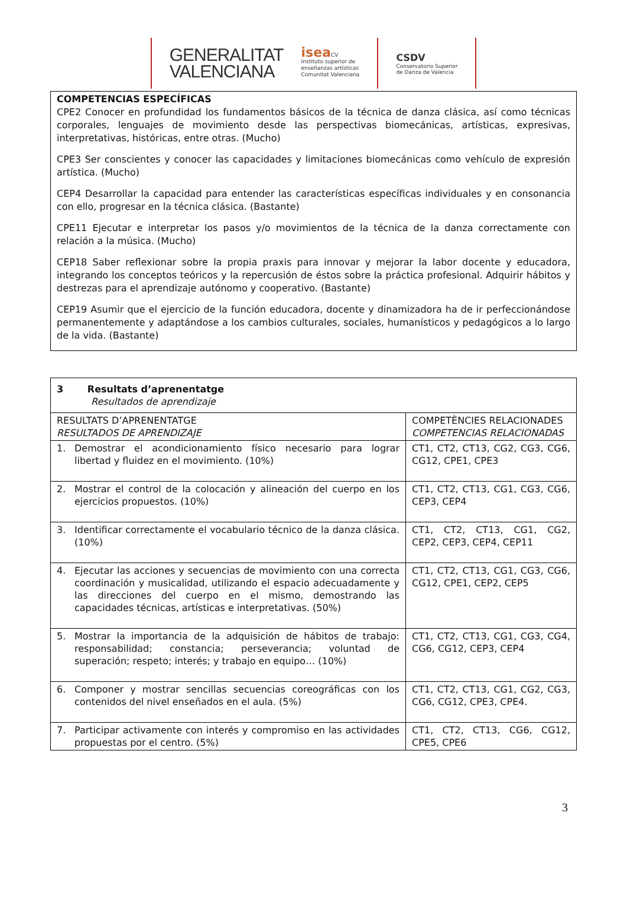GENERALITAT
VALENCIANA
isea CV
Instituto superior de
enseñanzas artísticas
Comunitat Valenciana
CSDV
Conservatorio Superior
de Danza de Valencia
COMPETENCIAS ESPECÍFICAS
CPE2 Conocer en profundidad los fundamentos básicos de la técnica de danza clásica, así como técnicas corporales, lenguajes de movimiento desde las perspectivas biomecánicas, artísticas, expresivas, interpretativas, históricas, entre otras. (Mucho)
CPE3 Ser conscientes y conocer las capacidades y limitaciones biomecánicas como vehículo de expresión artística. (Mucho)
CEP4 Desarrollar la capacidad para entender las características específicas individuales y en consonancia con ello, progresar en la técnica clásica. (Bastante)
CPE11 Ejecutar e interpretar los pasos y/o movimientos de la técnica de la danza correctamente con relación a la música. (Mucho)
CEP18 Saber reflexionar sobre la propia praxis para innovar y mejorar la labor docente y educadora, integrando los conceptos teóricos y la repercusión de éstos sobre la práctica profesional. Adquirir hábitos y destrezas para el aprendizaje autónomo y cooperativo. (Bastante)
CEP19 Asumir que el ejercicio de la función educadora, docente y dinamizadora ha de ir perfeccionándose permanentemente y adaptándose a los cambios culturales, sociales, humanísticos y pedagógicos a lo largo de la vida. (Bastante)
| 3 Resultats d’aprenentatge Resultados de aprendizaje | |
| --- | --- |
| RESULTATS D’APRENENTATGE RESULTADOS DE APRENDIZAJE | COMPETÈNCIES RELACIONADES COMPETENCIAS RELACIONADAS |
| 1. Demostrar el acondicionamiento físico necesario para lograr libertad y fluidez en el movimiento. (10%) | CT1, CT2, CT13, CG2, CG3, CG6, CG12, CPE1, CPE3 |
| 2. Mostrar el control de la colocación y alineación del cuerpo en los ejercicios propuestos. (10%) | CT1, CT2, CT13, CG1, CG3, CG6, CEP3, CEP4 |
| 3. Identificar correctamente el vocabulario técnico de la danza clásica. (10%) | CT1, CT2, CT13, CG1, CG2, CEP2, CEP3, CEP4, CEP11 |
| 4. Ejecutar las acciones y secuencias de movimiento con una correcta coordinación y musicalidad, utilizando el espacio adecuadamente y las direcciones del cuerpo en el mismo, demostrando las capacidades técnicas, artísticas e interpretativas. (50%) | CT1, CT2, CT13, CG1, CG3, CG6, CG12, CPE1, CEP2, CEP5 |
| 5. Mostrar la importancia de la adquisición de hábitos de trabajo: responsabilidad; constancia; perseverancia; voluntad de superación; respeto; interés; y trabajo en equipo… (10%) | CT1, CT2, CT13, CG1, CG3, CG4, CG6, CG12, CEP3, CEP4 |
| 6. Componer y mostrar sencillas secuencias coreográficas con los contenidos del nivel enseñados en el aula. (5%) | CT1, CT2, CT13, CG1, CG2, CG3, CG6, CG12, CPE3, CPE4. |
| 7. Participar activamente con interés y compromiso en las actividades propuestas por el centro. (5%) | CT1, CT2, CT13, CG6, CG12, CPE5, CPE6 |
3